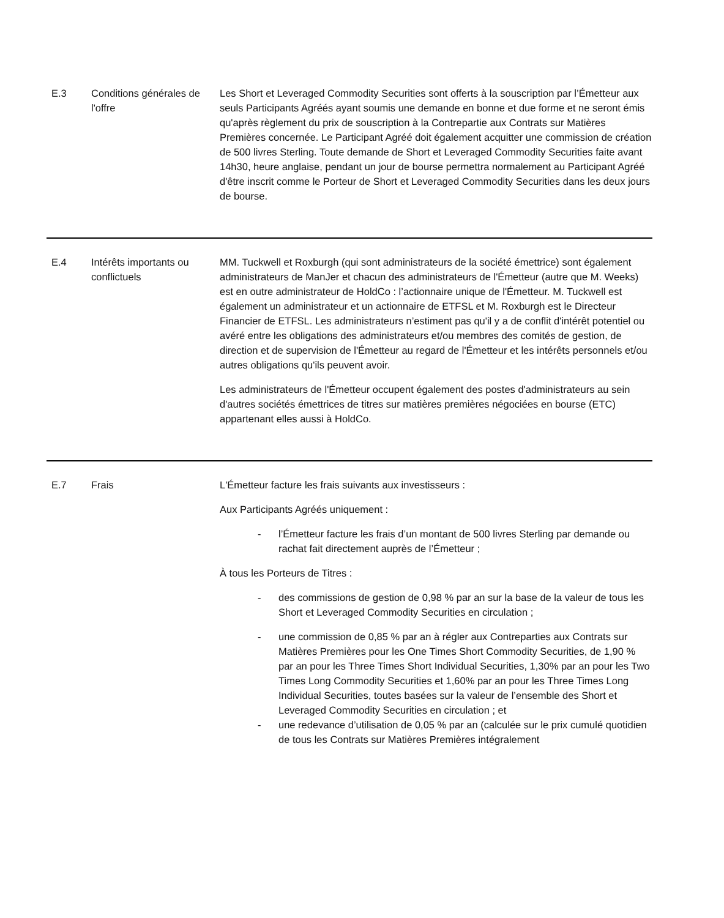| E.3 | Conditions générales de l'offre | Les Short et Leveraged Commodity Securities sont offerts à la souscription par l’Émetteur aux seuls Participants Agréés ayant soumis une demande en bonne et due forme et ne seront émis qu'après règlement du prix de souscription à la Contrepartie aux Contrats sur Matières Premières concernée. Le Participant Agréé doit également acquitter une commission de création de 500 livres Sterling. Toute demande de Short et Leveraged Commodity Securities faite avant 14h30, heure anglaise, pendant un jour de bourse permettra normalement au Participant Agréé d'être inscrit comme le Porteur de Short et Leveraged Commodity Securities dans les deux jours de bourse. |
| E.4 | Intérêts importants ou conflictuels | MM. Tuckwell et Roxburgh (qui sont administrateurs de la société émettrice) sont également administrateurs de ManJer et chacun des administrateurs de l'Émetteur (autre que M. Weeks) est en outre administrateur de HoldCo : l’actionnaire unique de l'Émetteur. M. Tuckwell est également un administrateur et un actionnaire de ETFSL et M. Roxburgh est le Directeur Financier de ETFSL. Les administrateurs n’estiment pas qu'il y a de conflit d'intérêt potentiel ou avéré entre les obligations des administrateurs et/ou membres des comités de gestion, de direction et de supervision de l'Émetteur au regard de l'Émetteur et les intérêts personnels et/ou autres obligations qu'ils peuvent avoir. Les administrateurs de l'Émetteur occupent également des postes d'administrateurs au sein d'autres sociétés émettrices de titres sur matières premières négociées en bourse (ETC) appartenant elles aussi à HoldCo. |
| E.7 | Frais | L'Émetteur facture les frais suivants aux investisseurs : Aux Participants Agréés uniquement : - l’Émetteur facture les frais d’un montant de 500 livres Sterling par demande ou rachat fait directement auprès de l’Émetteur ; À tous les Porteurs de Titres : - des commissions de gestion de 0,98 % par an sur la base de la valeur de tous les Short et Leveraged Commodity Securities en circulation ; - une commission de 0,85 % par an à régler aux Contreparties aux Contrats sur Matières Premières pour les One Times Short Commodity Securities, de 1,90 % par an pour les Three Times Short Individual Securities, 1,30% par an pour les Two Times Long Commodity Securities et 1,60% par an pour les Three Times Long Individual Securities, toutes basées sur la valeur de l’ensemble des Short et Leveraged Commodity Securities en circulation ; et - une redevance d’utilisation de 0,05 % par an (calculée sur le prix cumulé quotidien de tous les Contrats sur Matières Premières intégralement |